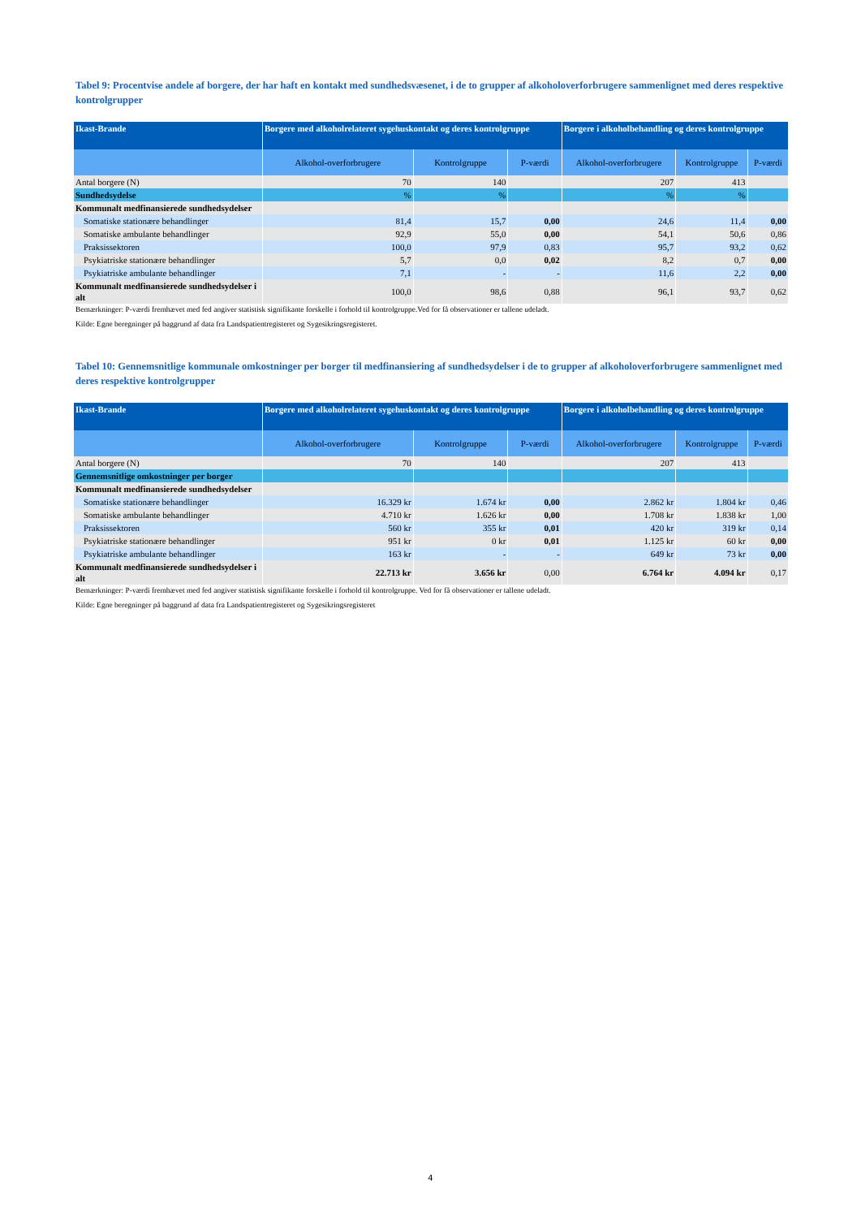Tabel 9: Procentvise andele af borgere, der har haft en kontakt med sundhedsvæsenet, i de to grupper af alkoholoverforbrugere sammenlignet med deres respektive kontrolgrupper
| Ikast-Brande | Borgere med alkoholrelateret sygehuskontakt og deres kontrolgruppe | | | Borgere i alkoholbehandling og deres kontrolgruppe | | |
| --- | --- | --- | --- | --- | --- | --- |
| | Alkohol-overforbrugere | Kontrolgruppe | P-værdi | Alkohol-overforbrugere | Kontrolgruppe | P-værdi |
| Antal borgere (N) | 70 | 140 | | 207 | 413 | |
| Sundhedsydelse | % | % | | % | % | |
| Kommunalt medfinansierede sundhedsydelser | | | | | | |
| Somatiske stationære behandlinger | 81,4 | 15,7 | 0,00 | 24,6 | 11,4 | 0,00 |
| Somatiske ambulante behandlinger | 92,9 | 55,0 | 0,00 | 54,1 | 50,6 | 0,86 |
| Praksissektoren | 100,0 | 97,9 | 0,83 | 95,7 | 93,2 | 0,62 |
| Psykiatriske stationære behandlinger | 5,7 | 0,0 | 0,02 | 8,2 | 0,7 | 0,00 |
| Psykiatriske ambulante behandlinger | 7,1 | - | - | 11,6 | 2,2 | 0,00 |
| Kommunalt medfinansierede sundhedsydelser i alt | 100,0 | 98,6 | 0,88 | 96,1 | 93,7 | 0,62 |
Bemærkninger: P-værdi fremhævet med fed angiver statistisk signifikante forskelle i forhold til kontrolgruppe.Ved for få observationer er tallene udeladt.
Kilde: Egne beregninger på baggrund af data fra Landspatientregisteret og Sygesikringsregisteret.
Tabel 10: Gennemsnitlige kommunale omkostninger per borger til medfinansiering af sundhedsydelser i de to grupper af alkoholoverforbrugere sammenlignet med deres respektive kontrolgrupper
| Ikast-Brande | Borgere med alkoholrelateret sygehuskontakt og deres kontrolgruppe | | | Borgere i alkoholbehandling og deres kontrolgruppe | | |
| --- | --- | --- | --- | --- | --- | --- |
| | Alkohol-overforbrugere | Kontrolgruppe | P-værdi | Alkohol-overforbrugere | Kontrolgruppe | P-værdi |
| Antal borgere (N) | 70 | 140 | | 207 | 413 | |
| Gennemsnitlige omkostninger per borger | | | | | | |
| Kommunalt medfinansierede sundhedsydelser | | | | | | |
| Somatiske stationære behandlinger | 16.329 kr | 1.674 kr | 0,00 | 2.862 kr | 1.804 kr | 0,46 |
| Somatiske ambulante behandlinger | 4.710 kr | 1.626 kr | 0,00 | 1.708 kr | 1.838 kr | 1,00 |
| Praksissektoren | 560 kr | 355 kr | 0,01 | 420 kr | 319 kr | 0,14 |
| Psykiatriske stationære behandlinger | 951 kr | 0 kr | 0,01 | 1.125 kr | 60 kr | 0,00 |
| Psykiatriske ambulante behandlinger | 163 kr | - | - | 649 kr | 73 kr | 0,00 |
| Kommunalt medfinansierede sundhedsydelser i alt | 22.713 kr | 3.656 kr | 0,00 | 6.764 kr | 4.094 kr | 0,17 |
Bemærkninger: P-værdi fremhævet med fed angiver statistisk signifikante forskelle i forhold til kontrolgruppe. Ved for få observationer er tallene udeladt.
Kilde: Egne beregninger på baggrund af data fra Landspatientregisteret og Sygesikringsregisteret
4